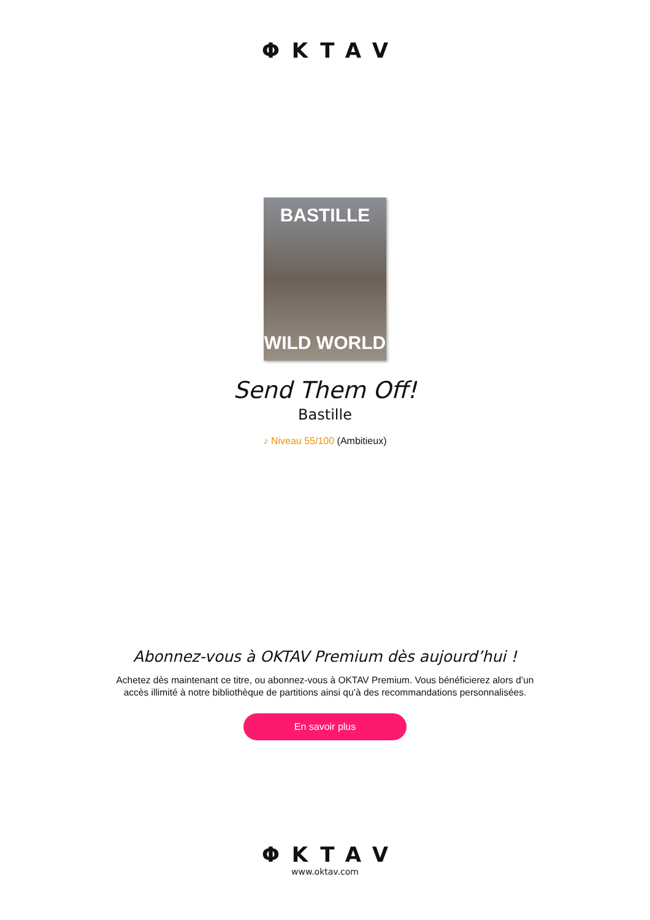ΦKTAV
BASTILLE
WILD WORLD
Send Them Off!
Bastille
♪ Niveau 55/100 (Ambitieux)
Abonnez-vous à OKTAV Premium dès aujourd’hui !
Achetez dès maintenant ce titre, ou abonnez-vous à OKTAV Premium. Vous bénéficierez alors d’un accès illimité à notre bibliothèque de partitions ainsi qu’à des recommandations personnalisées.
En savoir plus
ΦKTAV
www.oktav.com